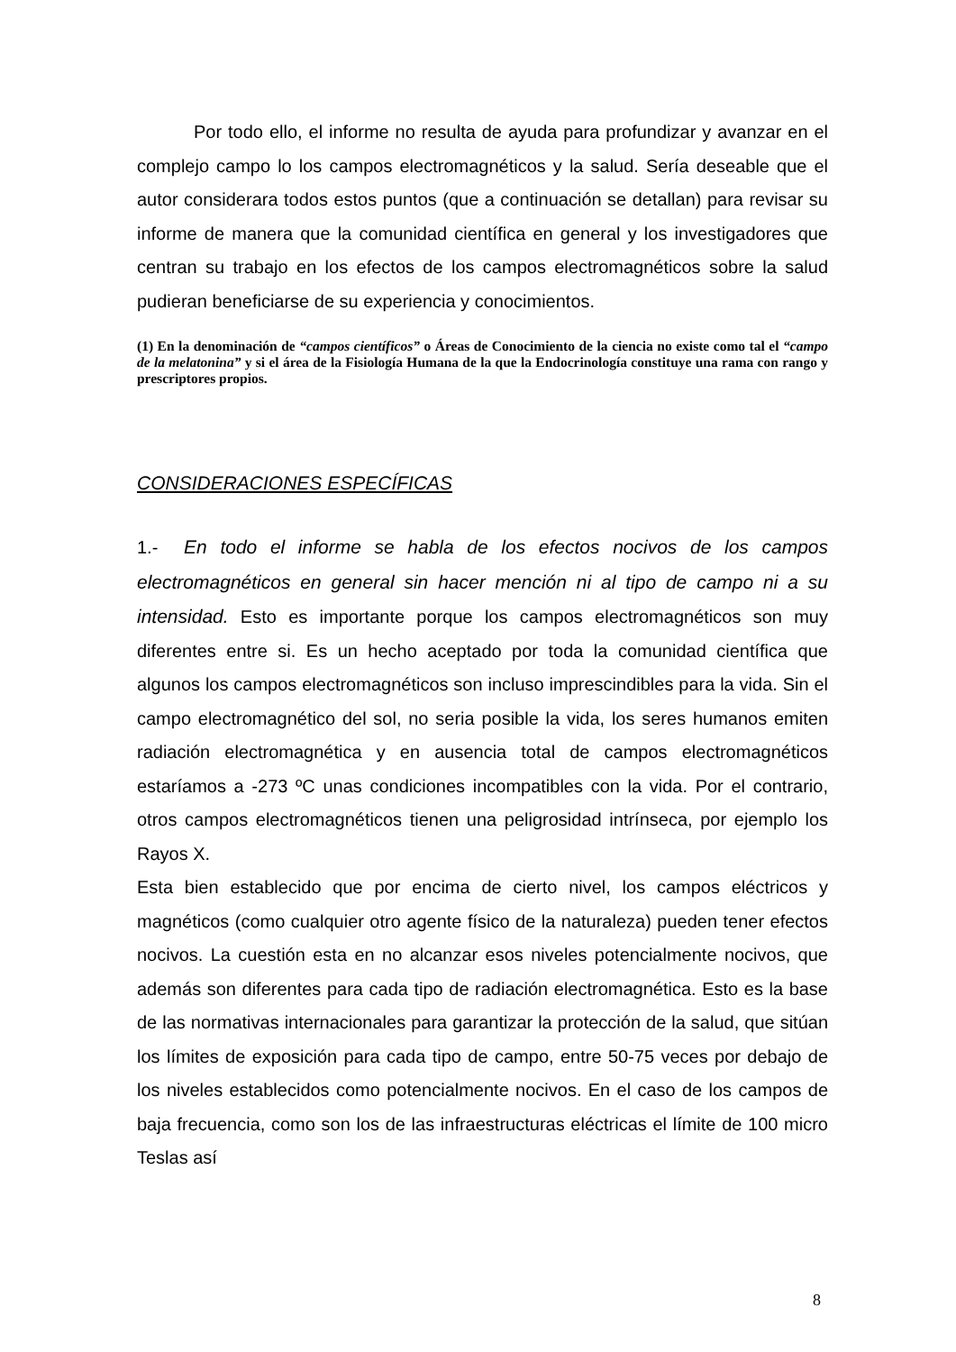Por todo ello, el informe no resulta de ayuda para profundizar y avanzar en el complejo campo lo los campos electromagnéticos y la salud. Sería deseable que el autor considerara todos estos puntos (que a continuación se detallan) para revisar su informe de manera que la comunidad científica en general y los investigadores que centran su trabajo en los efectos de los campos electromagnéticos sobre la salud pudieran beneficiarse de su experiencia y conocimientos.
(1) En la denominación de “campos científicos” o Áreas de Conocimiento de la ciencia no existe como tal el “campo de la melatonina” y si el área de la Fisiología Humana de la que la Endocrinología constituye una rama con rango y prescriptores propios.
CONSIDERACIONES ESPECÍFICAS
1.- En todo el informe se habla de los efectos nocivos de los campos electromagnéticos en general sin hacer mención ni al tipo de campo ni a su intensidad. Esto es importante porque los campos electromagnéticos son muy diferentes entre si. Es un hecho aceptado por toda la comunidad científica que algunos los campos electromagnéticos son incluso imprescindibles para la vida. Sin el campo electromagnético del sol, no seria posible la vida, los seres humanos emiten radiación electromagnética y en ausencia total de campos electromagnéticos estaríamos a -273 ºC unas condiciones incompatibles con la vida. Por el contrario, otros campos electromagnéticos tienen una peligrosidad intrínseca, por ejemplo los Rayos X.
Esta bien establecido que por encima de cierto nivel, los campos eléctricos y magnéticos (como cualquier otro agente físico de la naturaleza) pueden tener efectos nocivos. La cuestión esta en no alcanzar esos niveles potencialmente nocivos, que además son diferentes para cada tipo de radiación electromagnética. Esto es la base de las normativas internacionales para garantizar la protección de la salud, que sitúan los límites de exposición para cada tipo de campo, entre 50-75 veces por debajo de los niveles establecidos como potencialmente nocivos. En el caso de los campos de baja frecuencia, como son los de las infraestructuras eléctricas el límite de 100 micro Teslas así
8